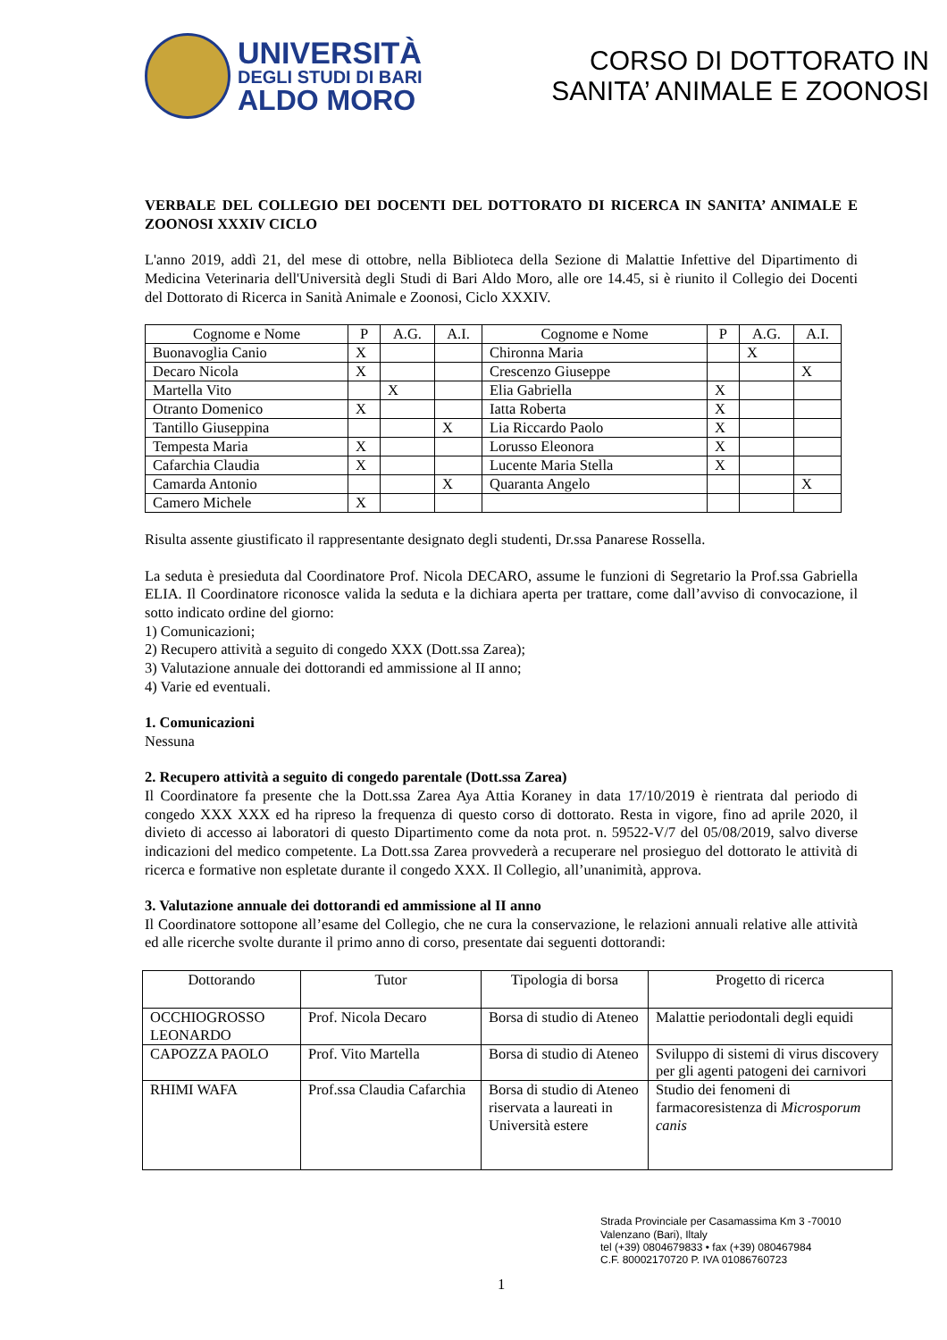UNIVERSITÀ
DEGLI STUDI DI BARI
ALDO MORO
CORSO DI DOTTORATO IN
SANITA’ ANIMALE E ZOONOSI
VERBALE DEL COLLEGIO DEI DOCENTI DEL DOTTORATO DI RICERCA IN SANITA’ ANIMALE E ZOONOSI XXXIV CICLO
L'anno 2019, addì 21, del mese di ottobre, nella Biblioteca della Sezione di Malattie Infettive del Dipartimento di Medicina Veterinaria dell'Università degli Studi di Bari Aldo Moro, alle ore 14.45, si è riunito il Collegio dei Docenti del Dottorato di Ricerca in Sanità Animale e Zoonosi, Ciclo XXXIV.
| Cognome e Nome | P | A.G. | A.I. | Cognome e Nome | P | A.G. | A.I. |
| --- | --- | --- | --- | --- | --- | --- | --- |
| Buonavoglia Canio | X | | | Chironna Maria | | X | |
| Decaro Nicola | X | | | Crescenzo Giuseppe | | | X |
| Martella Vito | | X | | Elia Gabriella | X | | |
| Otranto Domenico | X | | | Iatta Roberta | X | | |
| Tantillo Giuseppina | | | X | Lia Riccardo Paolo | X | | |
| Tempesta Maria | X | | | Lorusso Eleonora | X | | |
| Cafarchia Claudia | X | | | Lucente Maria Stella | X | | |
| Camarda Antonio | | | X | Quaranta Angelo | | | X |
| Camero Michele | X | | | | | | |
Risulta assente giustificato il rappresentante designato degli studenti, Dr.ssa Panarese Rossella.
La seduta è presieduta dal Coordinatore Prof. Nicola DECARO, assume le funzioni di Segretario la Prof.ssa Gabriella ELIA. Il Coordinatore riconosce valida la seduta e la dichiara aperta per trattare, come dall’avviso di convocazione, il sotto indicato ordine del giorno:
1) Comunicazioni;
2) Recupero attività a seguito di congedo XXX (Dott.ssa Zarea);
3) Valutazione annuale dei dottorandi ed ammissione al II anno;
4) Varie ed eventuali.
1. Comunicazioni
Nessuna
2. Recupero attività a seguito di congedo parentale (Dott.ssa Zarea)
Il Coordinatore fa presente che la Dott.ssa Zarea Aya Attia Koraney in data 17/10/2019 è rientrata dal periodo di congedo XXX XXX ed ha ripreso la frequenza di questo corso di dottorato. Resta in vigore, fino ad aprile 2020, il divieto di accesso ai laboratori di questo Dipartimento come da nota prot. n. 59522-V/7 del 05/08/2019, salvo diverse indicazioni del medico competente. La Dott.ssa Zarea provvederà a recuperare nel prosieguo del dottorato le attività di ricerca e formative non espletate durante il congedo XXX. Il Collegio, all’unanimità, approva.
3. Valutazione annuale dei dottorandi ed ammissione al II anno
Il Coordinatore sottopone all’esame del Collegio, che ne cura la conservazione, le relazioni annuali relative alle attività ed alle ricerche svolte durante il primo anno di corso, presentate dai seguenti dottorandi:
| Dottorando | Tutor | Tipologia di borsa | Progetto di ricerca |
| --- | --- | --- | --- |
| OCCHIOGROSSO LEONARDO | Prof. Nicola Decaro | Borsa di studio di Ateneo | Malattie periodontali degli equidi |
| CAPOZZA PAOLO | Prof. Vito Martella | Borsa di studio di Ateneo | Sviluppo di sistemi di virus discovery per gli agenti patogeni dei carnivori |
| RHIMI WAFA | Prof.ssa Claudia Cafarchia | Borsa di studio di Ateneo riservata a laureati in Università estere | Studio dei fenomeni di farmacoresistenza di Microsporum canis |
Strada Provinciale per Casamassima Km 3 -70010
Valenzano (Bari), Iltaly
tel (+39) 0804679833 • fax (+39) 080467984
C.F. 80002170720 P. IVA 01086760723
1